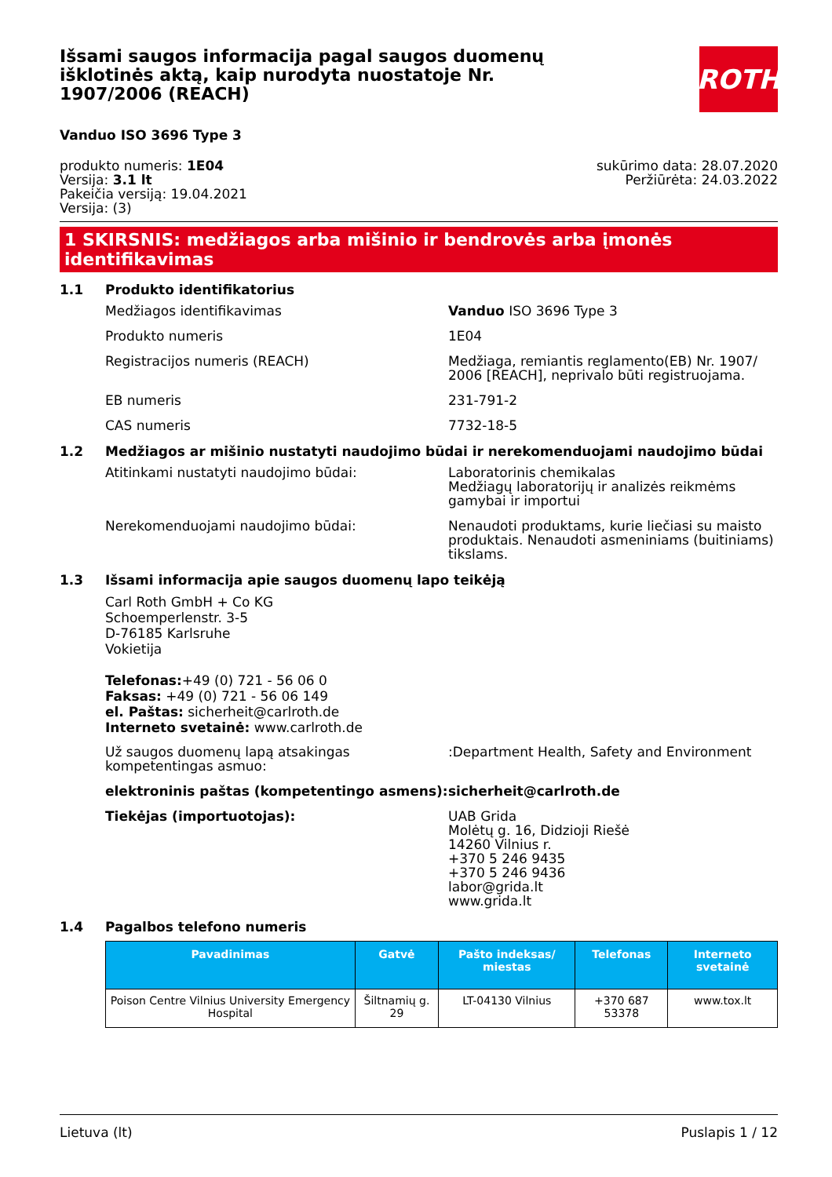Išsami saugos informacija pagal saugos duomenų išklotinės aktą, kaip nurodyta nuostatoje Nr. 1907/2006 (REACH)
ROTH
Vanduo ISO 3696 Type 3
produkto numeris: 1E04
Versija: 3.1 lt
Pakeičia versiją: 19.04.2021
Versija: (3)
sukūrimo data: 28.07.2020
Peržiūrėta: 24.03.2022
1 SKIRSNIS: medžiagos arba mišinio ir bendrovės arba įmonės identifikavimas
1.1 Produkto identifikatorius
Medžiagos identifikavimas Vanduo ISO 3696 Type 3
Produkto numeris 1E04
Registracijos numeris (REACH) Medžiaga, remiantis reglamento(EB) Nr. 1907/ 2006 [REACH], neprivalo būti registruojama.
EB numeris 231-791-2
CAS numeris 7732-18-5
1.2 Medžiagos ar mišinio nustatyti naudojimo būdai ir nerekomenduojami naudojimo būdai
Atitinkami nustatyti naudojimo būdai: Laboratorinis chemikalas
Medžiagų laboratorijų ir analizės reikmėms gamybai ir importui
Nerekomenduojami naudojimo būdai: Nenaudoti produktams, kurie liečiasi su maisto produktais. Nenaudoti asmeniniams (buitiniams) tikslams.
1.3 Išsami informacija apie saugos duomenų lapo teikėją
Carl Roth GmbH + Co KG
Schoemperlenstr. 3-5
D-76185 Karlsruhe
Vokietija
Telefonas:+49 (0) 721 - 56 06 0
Faksas: +49 (0) 721 - 56 06 149
el. Paštas: sicherheit@carlroth.de
Interneto svetainė: www.carlroth.de
Už saugos duomenų lapą atsakingas kompetentingas asmuo:
:Department Health, Safety and Environment
elektroninis paštas (kompetentingo asmens):
sicherheit@carlroth.de
Tiekėjas (importuotojas): UAB Grida
Molėtų g. 16, Didzioji Riešė
14260 Vilnius r.
+370 5 246 9435
+370 5 246 9436
labor@grida.lt
www.grida.lt
1.4 Pagalbos telefono numeris
| Pavadinimas | Gatvė | Pašto indeksas/ miestas | Telefonas | Interneto svetainė |
| --- | --- | --- | --- | --- |
| Poison Centre Vilnius University Emergency Hospital | Šiltnamių g. 29 | LT-04130 Vilnius | +370 687 53378 | www.tox.lt |
Lietuva (lt) Puslapis 1 / 12